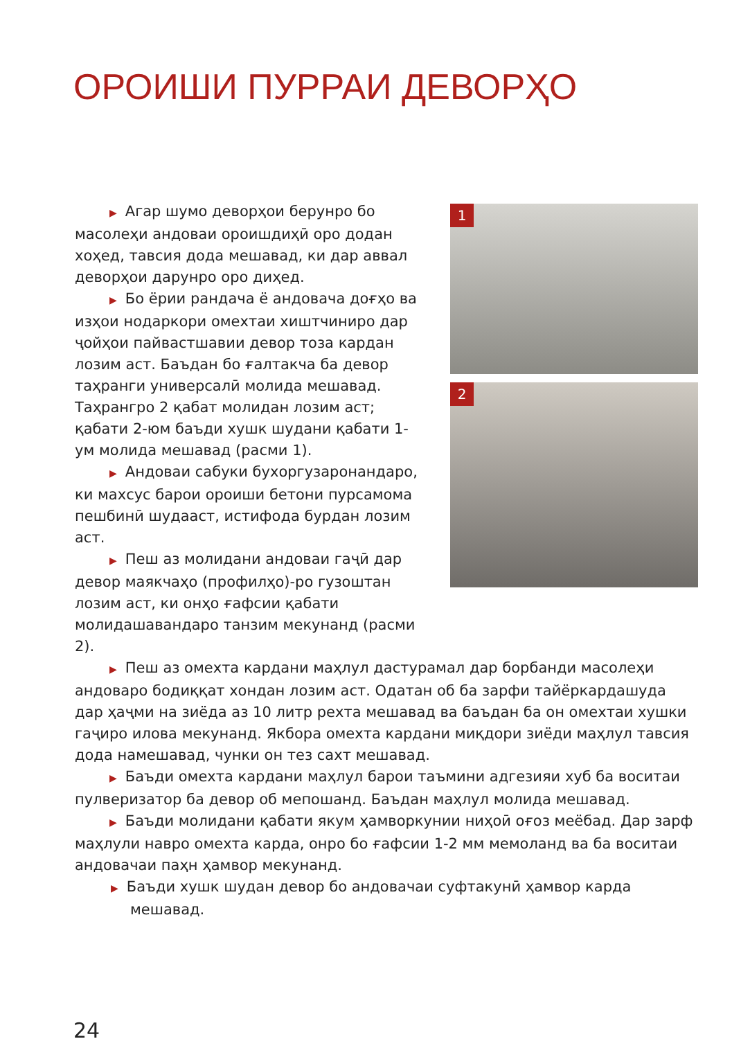ОРОИШИ ПУРРАИ ДЕВОРҲО
1
2
▶ Агар шумо деворҳои берунро бо масолеҳи андоваи ороишдиҳӣ оро додан хоҳед, тавсия дода мешавад, ки дар аввал деворҳои дарунро оро диҳед.
▶ Бо ёрии рандача ё андовача доғҳо ва изҳои нодаркори омехтаи хиштчиниро дар ҷойҳои пайвастшавии девор тоза кардан лозим аст. Баъдан бо ғалтакча ба девор таҳранги универсалӣ молида мешавад. Таҳрангро 2 қабат молидан лозим аст; қабати 2-юм баъди хушк шудани қабати 1-ум молида мешавад (расми 1).
▶ Андоваи сабуки бухоргузаронандаро, ки махсус барои ороиши бетони пурсамома пешбинӣ шудааст, истифода бурдан лозим аст.
▶ Пеш аз молидани андоваи гаҷӣ дар девор маякчаҳо (профилҳо)-ро гузоштан лозим аст, ки онҳо ғафсии қабати молидашавандаро танзим мекунанд (расми 2).
▶ Пеш аз омехта кардани маҳлул дастурамал дар борбанди масолеҳи андоваро бодиққат хондан лозим аст. Одатан об ба зарфи тайёркардашуда дар ҳаҷми на зиёда аз 10 литр рехта мешавад ва баъдан ба он омехтаи хушки гаҷиро илова мекунанд. Якбора омехта кардани миқдори зиёди маҳлул тавсия дода намешавад, чунки он тез сахт мешавад.
▶ Баъди омехта кардани маҳлул барои таъмини адгезияи хуб ба воситаи пулверизатор ба девор об мепошанд. Баъдан маҳлул молида мешавад.
▶ Баъди молидани қабати якум ҳамворкунии ниҳоӣ оғоз меёбад. Дар зарф маҳлули навро омехта карда, онро бо ғафсии 1-2 мм мемоланд ва ба воситаи андовачаи паҳн ҳамвор мекунанд.
▶ Баъди хушк шудан девор бо андовачаи суфтакунӣ ҳамвор карда мешавад.
24